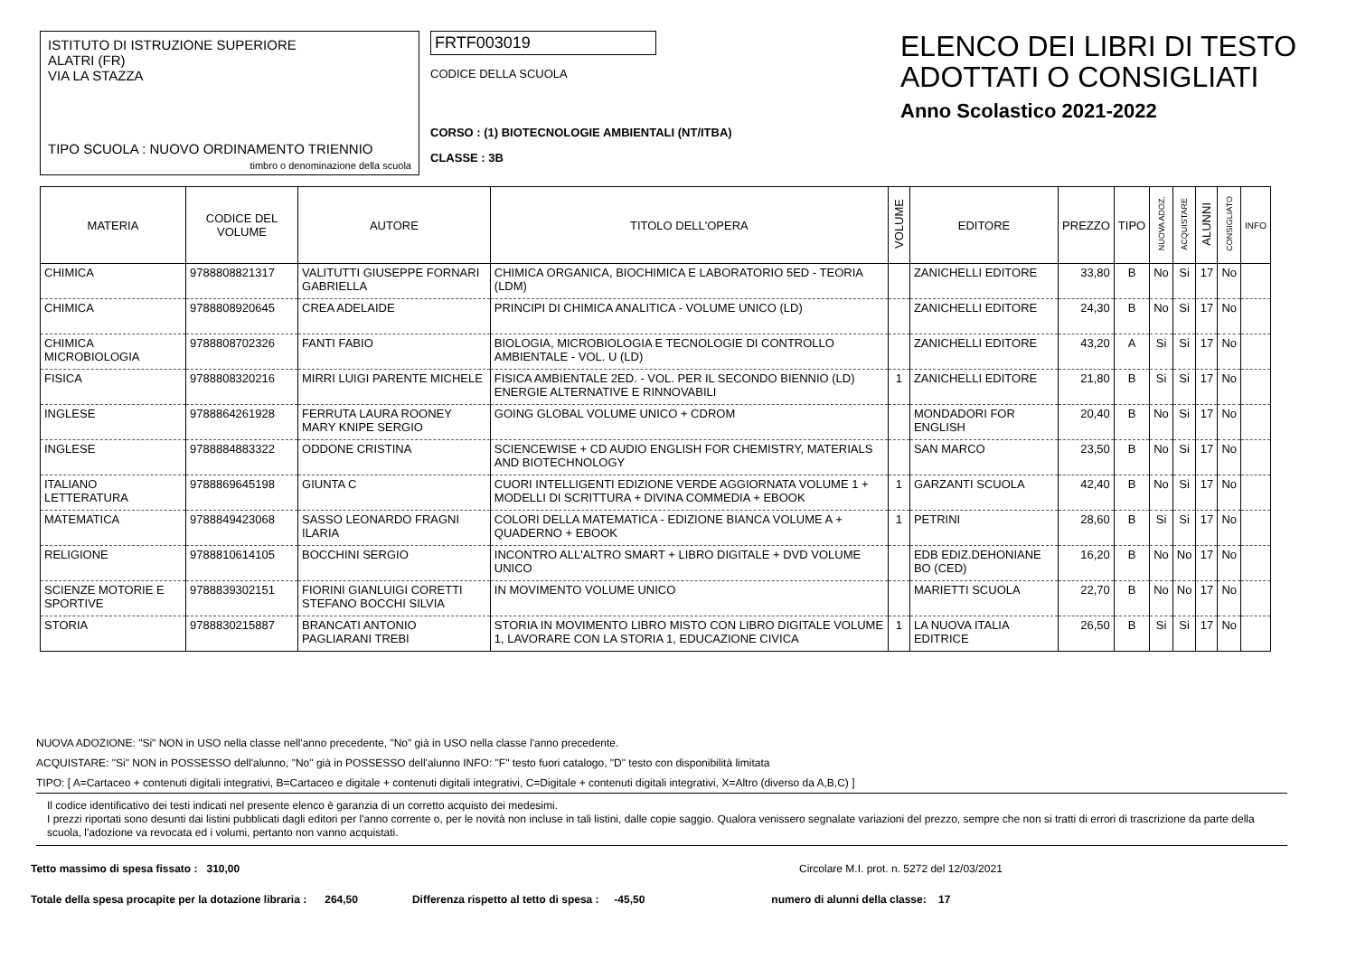ISTITUTO DI ISTRUZIONE SUPERIORE
ALATRI (FR)
VIA LA STAZZA
TIPO SCUOLA : NUOVO ORDINAMENTO TRIENNIO
timbro o denominazione della scuola
FRTF003019
CODICE DELLA SCUOLA
CORSO : (1) BIOTECNOLOGIE AMBIENTALI (NT/ITBA)
CLASSE : 3B
ELENCO DEI LIBRI DI TESTO
ADOTTATI O CONSIGLIATI
Anno Scolastico 2021-2022
| MATERIA | CODICE DEL VOLUME | AUTORE | TITOLO DELL'OPERA | VOLUME | EDITORE | PREZZO | TIPO | NUOVA ADOZ. | ACQUISTARE | ALUNNI | CONSIGLIATO | INFO |
| --- | --- | --- | --- | --- | --- | --- | --- | --- | --- | --- | --- | --- |
| CHIMICA | 9788808821317 | VALITUTTI GIUSEPPE FORNARI GABRIELLA | CHIMICA ORGANICA, BIOCHIMICA E LABORATORIO 5ED - TEORIA (LDM) | | ZANICHELLI EDITORE | 33,80 | B | No | Si | 17 | No | |
| CHIMICA | 9788808920645 | CREA ADELAIDE | PRINCIPI DI CHIMICA ANALITICA - VOLUME UNICO (LD) | | ZANICHELLI EDITORE | 24,30 | B | No | Si | 17 | No | |
| CHIMICA MICROBIOLOGIA | 9788808702326 | FANTI FABIO | BIOLOGIA, MICROBIOLOGIA E TECNOLOGIE DI CONTROLLO AMBIENTALE - VOL. U (LD) | | ZANICHELLI EDITORE | 43,20 | A | Si | Si | 17 | No | |
| FISICA | 9788808320216 | MIRRI LUIGI PARENTE MICHELE | FISICA AMBIENTALE 2ED. - VOL. PER IL SECONDO BIENNIO (LD) ENERGIE ALTERNATIVE E RINNOVABILI | 1 | ZANICHELLI EDITORE | 21,80 | B | Si | Si | 17 | No | |
| INGLESE | 9788864261928 | FERRUTA LAURA ROONEY MARY KNIPE SERGIO | GOING GLOBAL VOLUME UNICO + CDROM | | MONDADORI FOR ENGLISH | 20,40 | B | No | Si | 17 | No | |
| INGLESE | 9788884883322 | ODDONE CRISTINA | SCIENCEWISE + CD AUDIO ENGLISH FOR CHEMISTRY, MATERIALS AND BIOTECHNOLOGY | | SAN MARCO | 23,50 | B | No | Si | 17 | No | |
| ITALIANO LETTERATURA | 9788869645198 | GIUNTA C | CUORI INTELLIGENTI EDIZIONE VERDE AGGIORNATA VOLUME 1 + MODELLI DI SCRITTURA + DIVINA COMMEDIA + EBOOK | 1 | GARZANTI SCUOLA | 42,40 | B | No | Si | 17 | No | |
| MATEMATICA | 9788849423068 | SASSO LEONARDO FRAGNI ILARIA | COLORI DELLA MATEMATICA - EDIZIONE BIANCA VOLUME A + QUADERNO + EBOOK | 1 | PETRINI | 28,60 | B | Si | Si | 17 | No | |
| RELIGIONE | 9788810614105 | BOCCHINI SERGIO | INCONTRO ALL'ALTRO SMART + LIBRO DIGITALE + DVD VOLUME UNICO | | EDB EDIZ.DEHONIANE BO (CED) | 16,20 | B | No | No | 17 | No | |
| SCIENZE MOTORIE E SPORTIVE | 9788839302151 | FIORINI GIANLUIGI CORETTI STEFANO BOCCHI SILVIA | IN MOVIMENTO VOLUME UNICO | | MARIETTI SCUOLA | 22,70 | B | No | No | 17 | No | |
| STORIA | 9788830215887 | BRANCATI ANTONIO PAGLIARANI TREBI | STORIA IN MOVIMENTO LIBRO MISTO CON LIBRO DIGITALE VOLUME 1, LAVORARE CON LA STORIA 1, EDUCAZIONE CIVICA | 1 | LA NUOVA ITALIA EDITRICE | 26,50 | B | Si | Si | 17 | No | |
NUOVA ADOZIONE: "Si" NON in USO nella classe nell'anno precedente, "No" già in USO nella classe l'anno precedente.
ACQUISTARE: "Si" NON in POSSESSO dell'alunno, "No" già in POSSESSO dell'alunno INFO: "F" testo fuori catalogo, "D" testo con disponibilità limitata
TIPO: [ A=Cartaceo + contenuti digitali integrativi, B=Cartaceo e digitale + contenuti digitali integrativi, C=Digitale + contenuti digitali integrativi, X=Altro (diverso da A,B,C) ]
Il codice identificativo dei testi indicati nel presente elenco è garanzia di un corretto acquisto dei medesimi.
I prezzi riportati sono desunti dai listini pubblicati dagli editori per l'anno corrente o, per le novità non incluse in tali listini, dalle copie saggio. Qualora venissero segnalate variazioni del prezzo, sempre che non si tratti di errori di trascrizione da parte della scuola, l'adozione va revocata ed i volumi, pertanto non vanno acquistati.
Tetto massimo di spesa fissato : 310,00 Circolare M.I. prot. n. 5272 del 12/03/2021
Totale della spesa procapite per la dotazione libraria : 264,50 Differenza rispetto al tetto di spesa : -45,50 numero di alunni della classe: 17